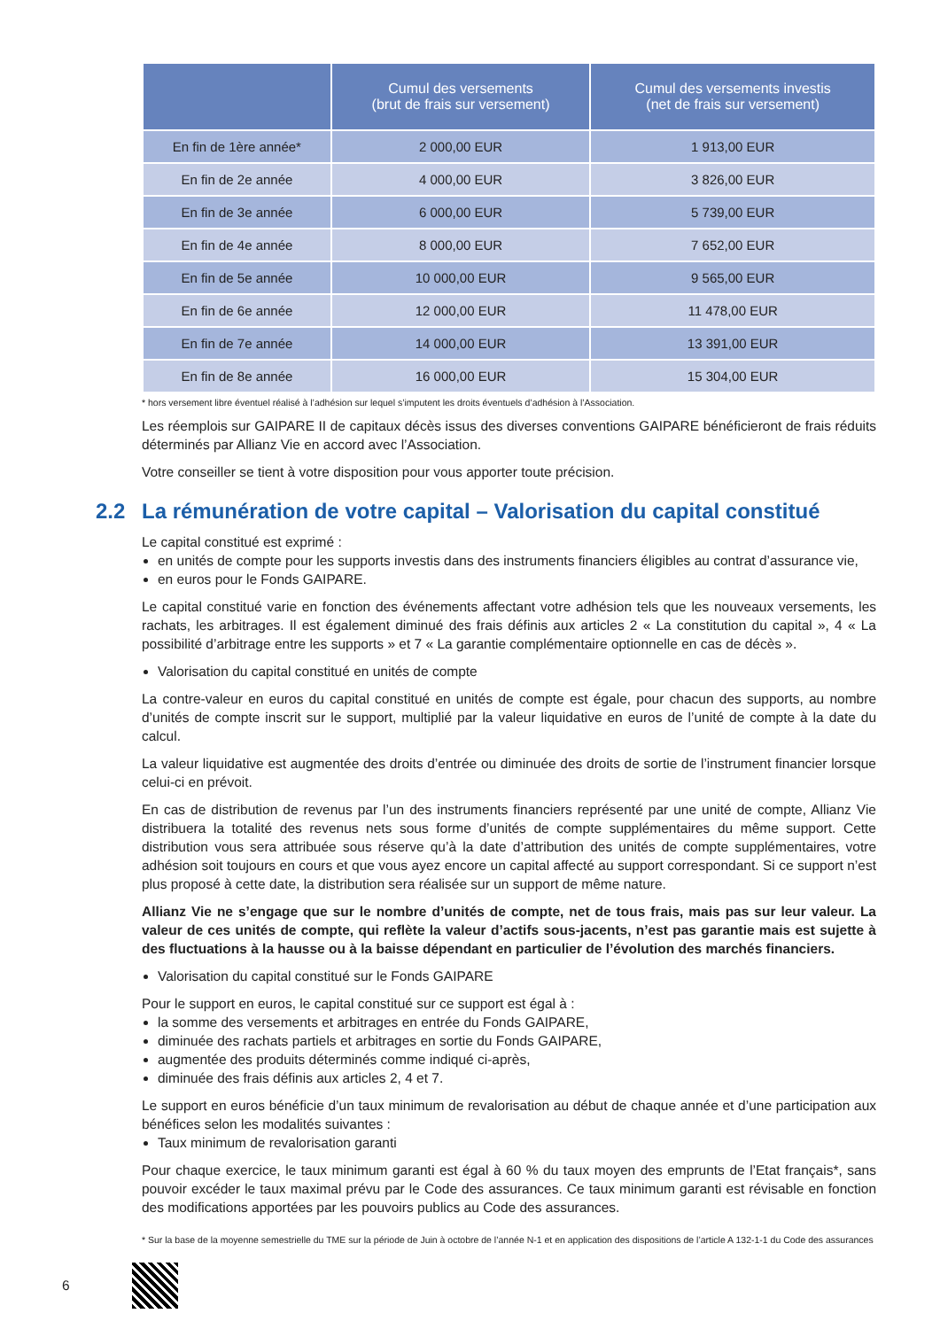| | Cumul des versements (brut de frais sur versement) | Cumul des versements investis (net de frais sur versement) |
| --- | --- | --- |
| En fin de 1ère année* | 2 000,00 EUR | 1 913,00 EUR |
| En fin de 2e année | 4 000,00 EUR | 3 826,00 EUR |
| En fin de 3e année | 6 000,00 EUR | 5 739,00 EUR |
| En fin de 4e année | 8 000,00 EUR | 7 652,00 EUR |
| En fin de 5e année | 10 000,00 EUR | 9 565,00 EUR |
| En fin de 6e année | 12 000,00 EUR | 11 478,00 EUR |
| En fin de 7e année | 14 000,00 EUR | 13 391,00 EUR |
| En fin de 8e année | 16 000,00 EUR | 15 304,00 EUR |
* hors versement libre éventuel réalisé à l’adhésion sur lequel s’imputent les droits éventuels d’adhésion à l’Association.
Les réemplois sur GAIPARE II de capitaux décès issus des diverses conventions GAIPARE bénéficieront de frais réduits déterminés par Allianz Vie en accord avec l’Association.
Votre conseiller se tient à votre disposition pour vous apporter toute précision.
2.2 La rémunération de votre capital – Valorisation du capital constitué
Le capital constitué est exprimé :
en unités de compte pour les supports investis dans des instruments financiers éligibles au contrat d’assurance vie,
en euros pour le Fonds GAIPARE.
Le capital constitué varie en fonction des événements affectant votre adhésion tels que les nouveaux versements, les rachats, les arbitrages. Il est également diminué des frais définis aux articles 2 « La constitution du capital », 4 « La possibilité d’arbitrage entre les supports » et 7 « La garantie complémentaire optionnelle en cas de décès ».
Valorisation du capital constitué en unités de compte
La contre-valeur en euros du capital constitué en unités de compte est égale, pour chacun des supports, au nombre d’unités de compte inscrit sur le support, multiplié par la valeur liquidative en euros de l’unité de compte à la date du calcul.
La valeur liquidative est augmentée des droits d’entrée ou diminuée des droits de sortie de l’instrument financier lorsque celui-ci en prévoit.
En cas de distribution de revenus par l’un des instruments financiers représenté par une unité de compte, Allianz Vie distribuera la totalité des revenus nets sous forme d’unités de compte supplémentaires du même support. Cette distribution vous sera attribuée sous réserve qu’à la date d’attribution des unités de compte supplémentaires, votre adhésion soit toujours en cours et que vous ayez encore un capital affecté au support correspondant. Si ce support n’est plus proposé à cette date, la distribution sera réalisée sur un support de même nature.
Allianz Vie ne s’engage que sur le nombre d’unités de compte, net de tous frais, mais pas sur leur valeur. La valeur de ces unités de compte, qui reflète la valeur d’actifs sous-jacents, n’est pas garantie mais est sujette à des fluctuations à la hausse ou à la baisse dépendant en particulier de l’évolution des marchés financiers.
Valorisation du capital constitué sur le Fonds GAIPARE
Pour le support en euros, le capital constitué sur ce support est égal à :
la somme des versements et arbitrages en entrée du Fonds GAIPARE,
diminuée des rachats partiels et arbitrages en sortie du Fonds GAIPARE,
augmentée des produits déterminés comme indiqué ci-après,
diminuée des frais définis aux articles 2, 4 et 7.
Le support en euros bénéficie d’un taux minimum de revalorisation au début de chaque année et d’une participation aux bénéfices selon les modalités suivantes :
Taux minimum de revalorisation garanti
Pour chaque exercice, le taux minimum garanti est égal à 60 % du taux moyen des emprunts de l’Etat français*, sans pouvoir excéder le taux maximal prévu par le Code des assurances. Ce taux minimum garanti est révisable en fonction des modifications apportées par les pouvoirs publics au Code des assurances.
* Sur la base de la moyenne semestrielle du TME sur la période de Juin à octobre de l’année N-1 et en application des dispositions de l’article A 132-1-1 du Code des assurances
6